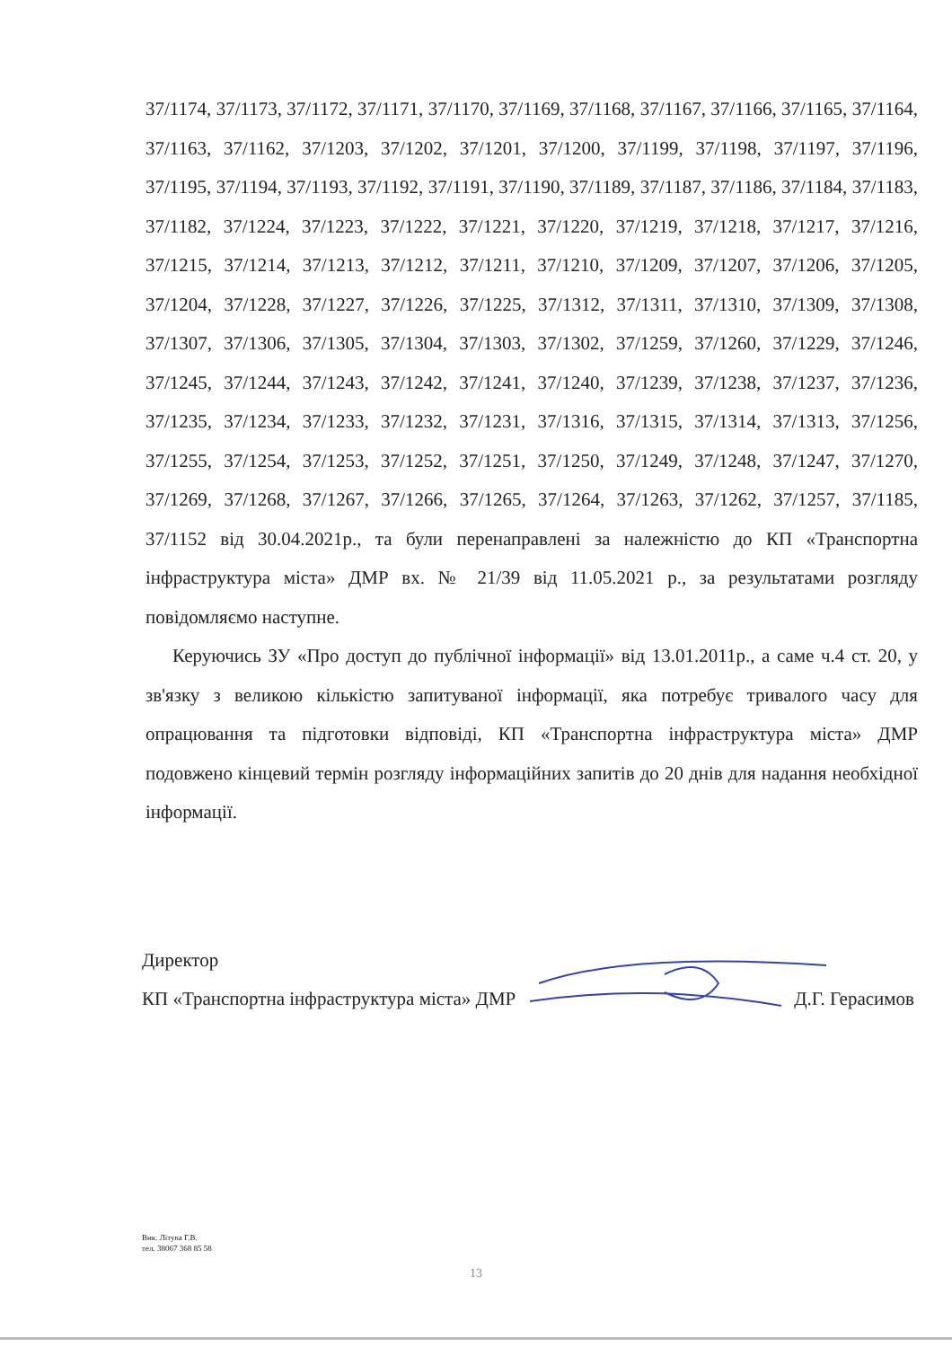37/1174, 37/1173, 37/1172, 37/1171, 37/1170, 37/1169, 37/1168, 37/1167, 37/1166, 37/1165, 37/1164, 37/1163, 37/1162, 37/1203, 37/1202, 37/1201, 37/1200, 37/1199, 37/1198, 37/1197, 37/1196, 37/1195, 37/1194, 37/1193, 37/1192, 37/1191, 37/1190, 37/1189, 37/1187, 37/1186, 37/1184, 37/1183, 37/1182, 37/1224, 37/1223, 37/1222, 37/1221, 37/1220, 37/1219, 37/1218, 37/1217, 37/1216, 37/1215, 37/1214, 37/1213, 37/1212, 37/1211, 37/1210, 37/1209, 37/1207, 37/1206, 37/1205, 37/1204, 37/1228, 37/1227, 37/1226, 37/1225, 37/1312, 37/1311, 37/1310, 37/1309, 37/1308, 37/1307, 37/1306, 37/1305, 37/1304, 37/1303, 37/1302, 37/1259, 37/1260, 37/1229, 37/1246, 37/1245, 37/1244, 37/1243, 37/1242, 37/1241, 37/1240, 37/1239, 37/1238, 37/1237, 37/1236, 37/1235, 37/1234, 37/1233, 37/1232, 37/1231, 37/1316, 37/1315, 37/1314, 37/1313, 37/1256, 37/1255, 37/1254, 37/1253, 37/1252, 37/1251, 37/1250, 37/1249, 37/1248, 37/1247, 37/1270, 37/1269, 37/1268, 37/1267, 37/1266, 37/1265, 37/1264, 37/1263, 37/1262, 37/1257, 37/1185, 37/1152 від 30.04.2021р., та були перенаправлені за належністю до КП «Транспортна інфраструктура міста» ДМР вх. № 21/39 від 11.05.2021 р., за результатами розгляду повідомляємо наступне.
Керуючись ЗУ «Про доступ до публічної інформації» від 13.01.2011р., а саме ч.4 ст. 20, у зв'язку з великою кількістю запитуваної інформації, яка потребує тривалого часу для опрацювання та підготовки відповіді, КП «Транспортна інфраструктура міста» ДМР подовжено кінцевий термін розгляду інформаційних запитів до 20 днів для надання необхідної інформації.
Директор
КП «Транспортна інфраструктура міста» ДМР Д.Г. Герасимов
Вик. Літува Г.В.
тел. 38067 368 85 58
13